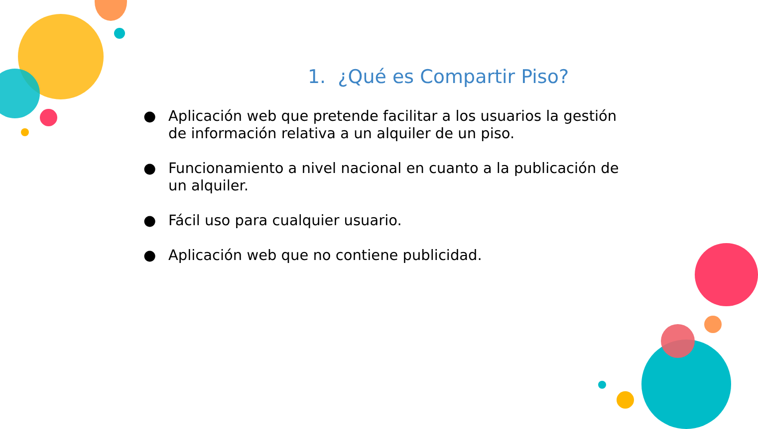1. ¿Qué es Compartir Piso?
● Aplicación web que pretende facilitar a los usuarios la gestión de información relativa a un alquiler de un piso.
● Funcionamiento a nivel nacional en cuanto a la publicación de un alquiler.
● Fácil uso para cualquier usuario.
● Aplicación web que no contiene publicidad.